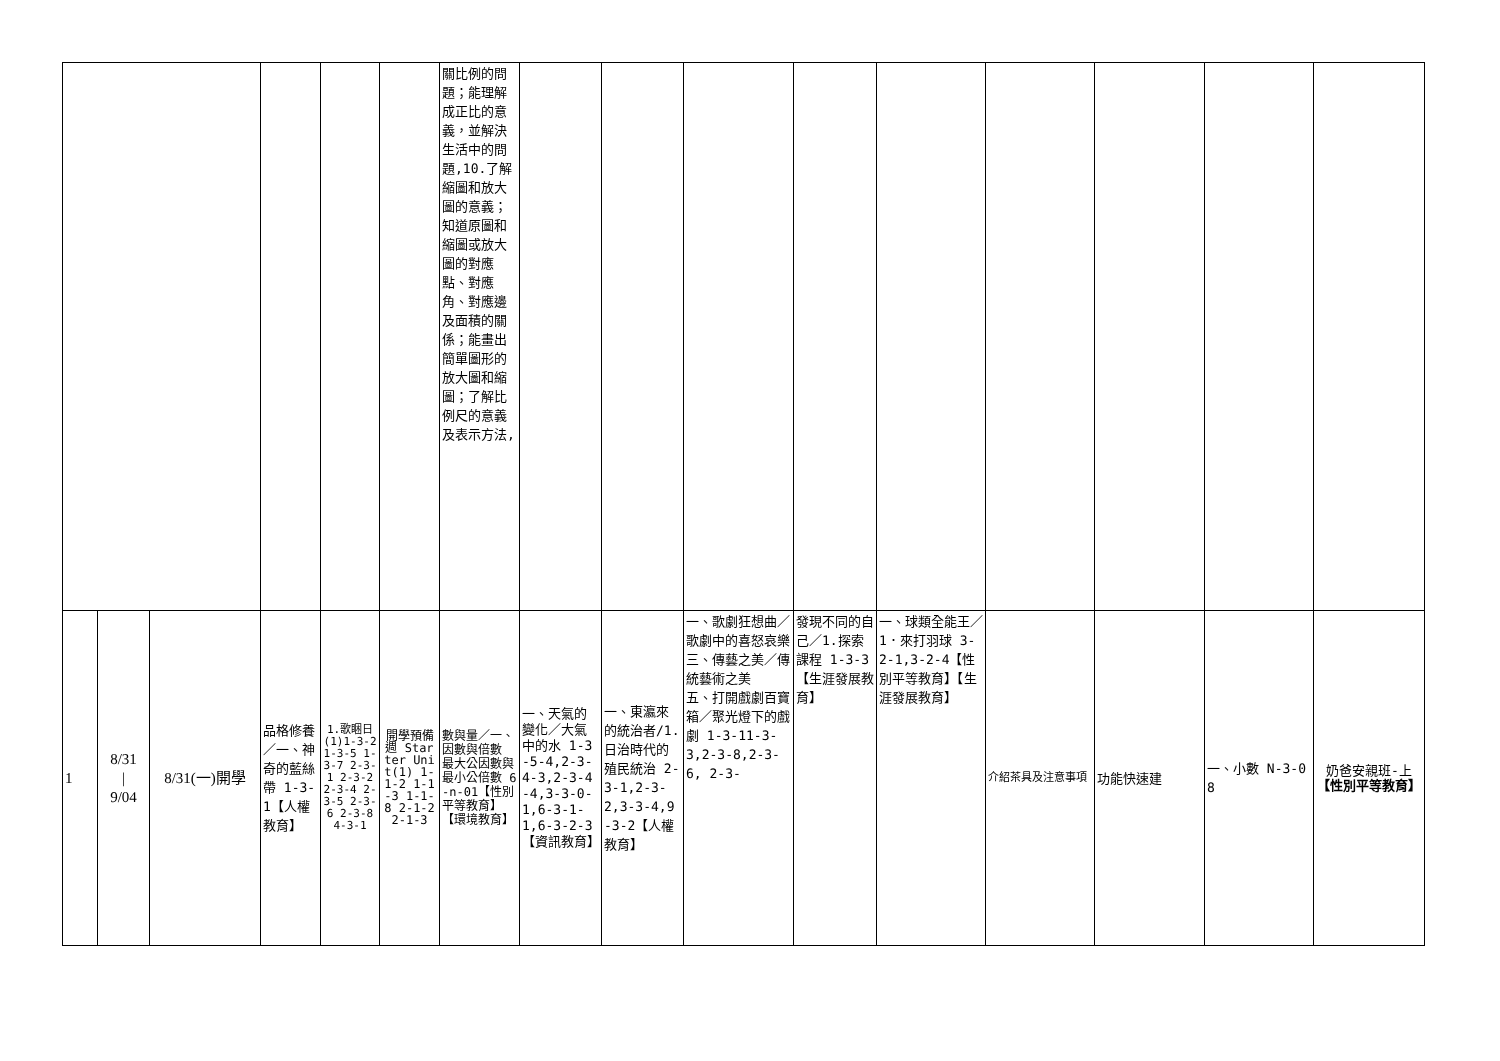| | | | | | | 關比例的問題；能理解成正比的意義，並解決生活中的問題,10.了解縮圖和放大圖的意義；知道原圖和縮圖或放大圖的對應點、對應角、對應邊及面積的關係；能畫出簡單圖形的放大圖和縮圖；了解比例尺的意義及表示方法, | | | | | | | | | |
| 1 | 8/31 / 9/04 | 8/31(一)開學 | 品格修養 ／一、神奇的藍絲帶 1-3-1【人權教育】 | 1.歌睏日(1)1-3-2 1-3-5 1-3-7 2-3-1 2-3-2 2-3-4 2-3-5 2-3-6 2-3-8 4-3-1 | 開學預備週 Starter Unit(1) 1-1-2 1-1-3 1-1-8 2-1-2 2-1-3 | 數與量／一、因數與倍數 最大公因數與最小公倍數 6-n-01【性別平等教育】【環境教育】 | 一、天氣的變化／大氣中的水 1-3-5-4,2-3-4-3,2-3-4-4,3-3-0-1,6-3-1-1,6-3-2-3【資訊教育】 | 一、東瀛來的統治者/1.日治時代的殖民統治 2-3-1,2-3-2,3-3-4,9-3-2【人權教育】 | 一、歌劇狂想曲／歌劇中的喜怒哀樂 三、傳藝之美／傳統藝術之美 五、打開戲劇百寶箱／聚光燈下的戲劇 1-3-11-3-3,2-3-8,2-3-6, 2-3- | 發現不同的自己／1.探索課程 1-3-3【生涯發展教育】 | 一、球類全能王／1．來打羽球 3-2-1,3-2-4【性別平等教育】【生涯發展教育】 | 介紹茶具及注意事項 | 功能快速建 | 一、小數 N-3-08 | 奶爸安親班-上 【性別平等教育】 |